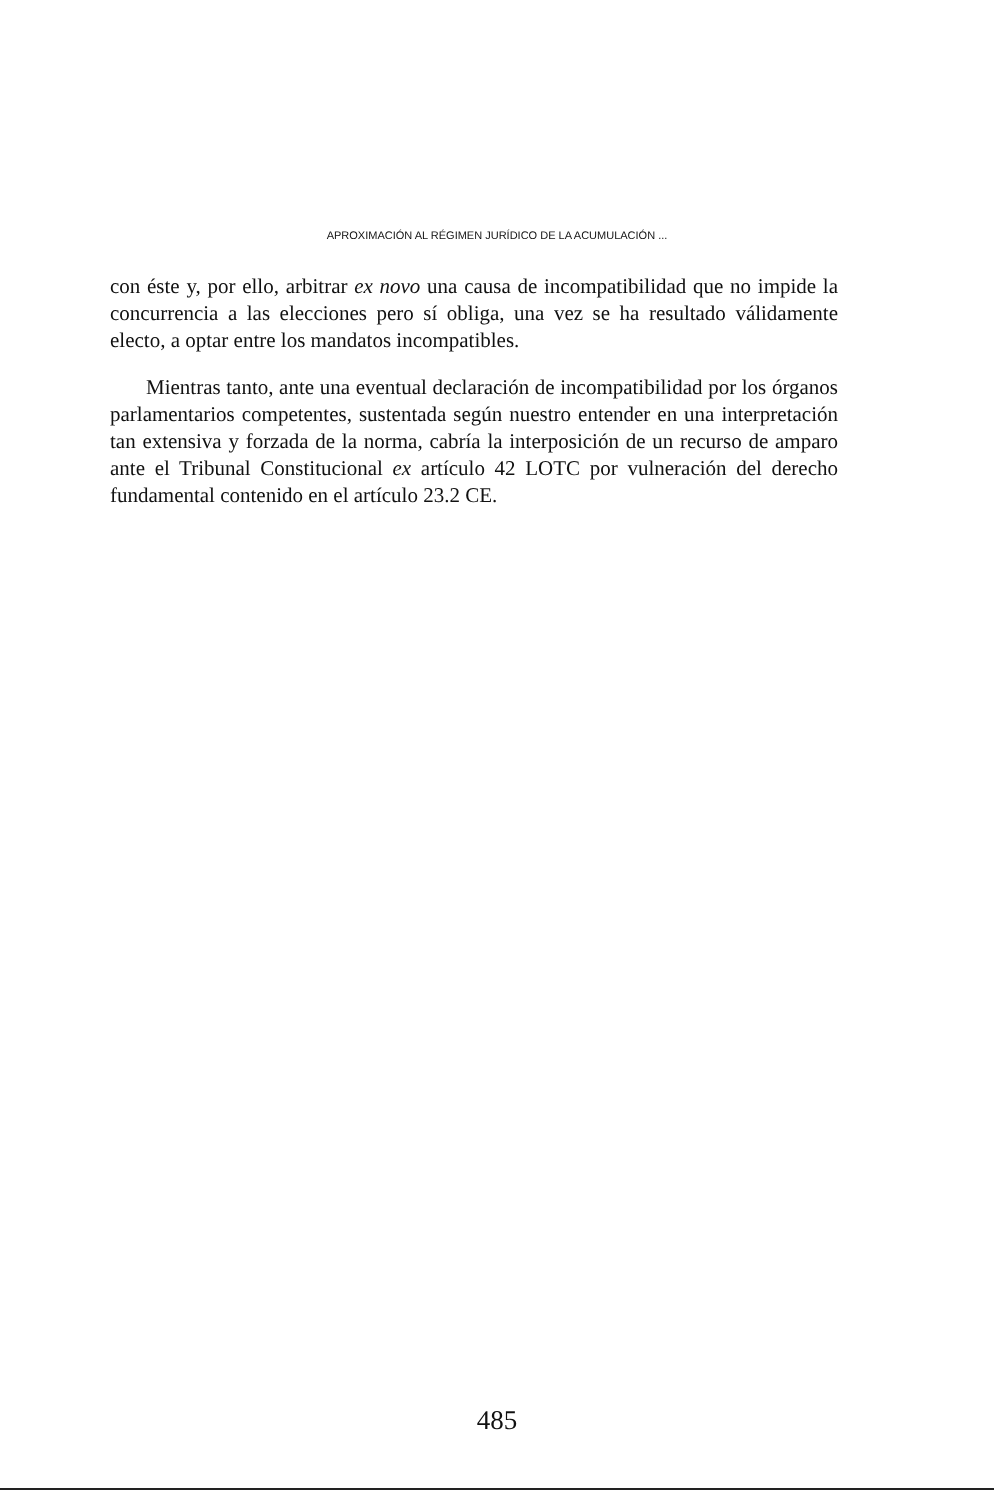APROXIMACIÓN AL RÉGIMEN JURÍDICO DE LA ACUMULACIÓN ...
con éste y, por ello, arbitrar ex novo una causa de incompatibilidad que no impide la concurrencia a las elecciones pero sí obliga, una vez se ha resultado válidamente electo, a optar entre los mandatos incompatibles.
Mientras tanto, ante una eventual declaración de incompatibilidad por los órganos parlamentarios competentes, sustentada según nuestro entender en una interpretación tan extensiva y forzada de la norma, cabría la interposición de un recurso de amparo ante el Tribunal Constitucional ex artículo 42 LOTC por vulneración del derecho fundamental contenido en el artículo 23.2 CE.
485